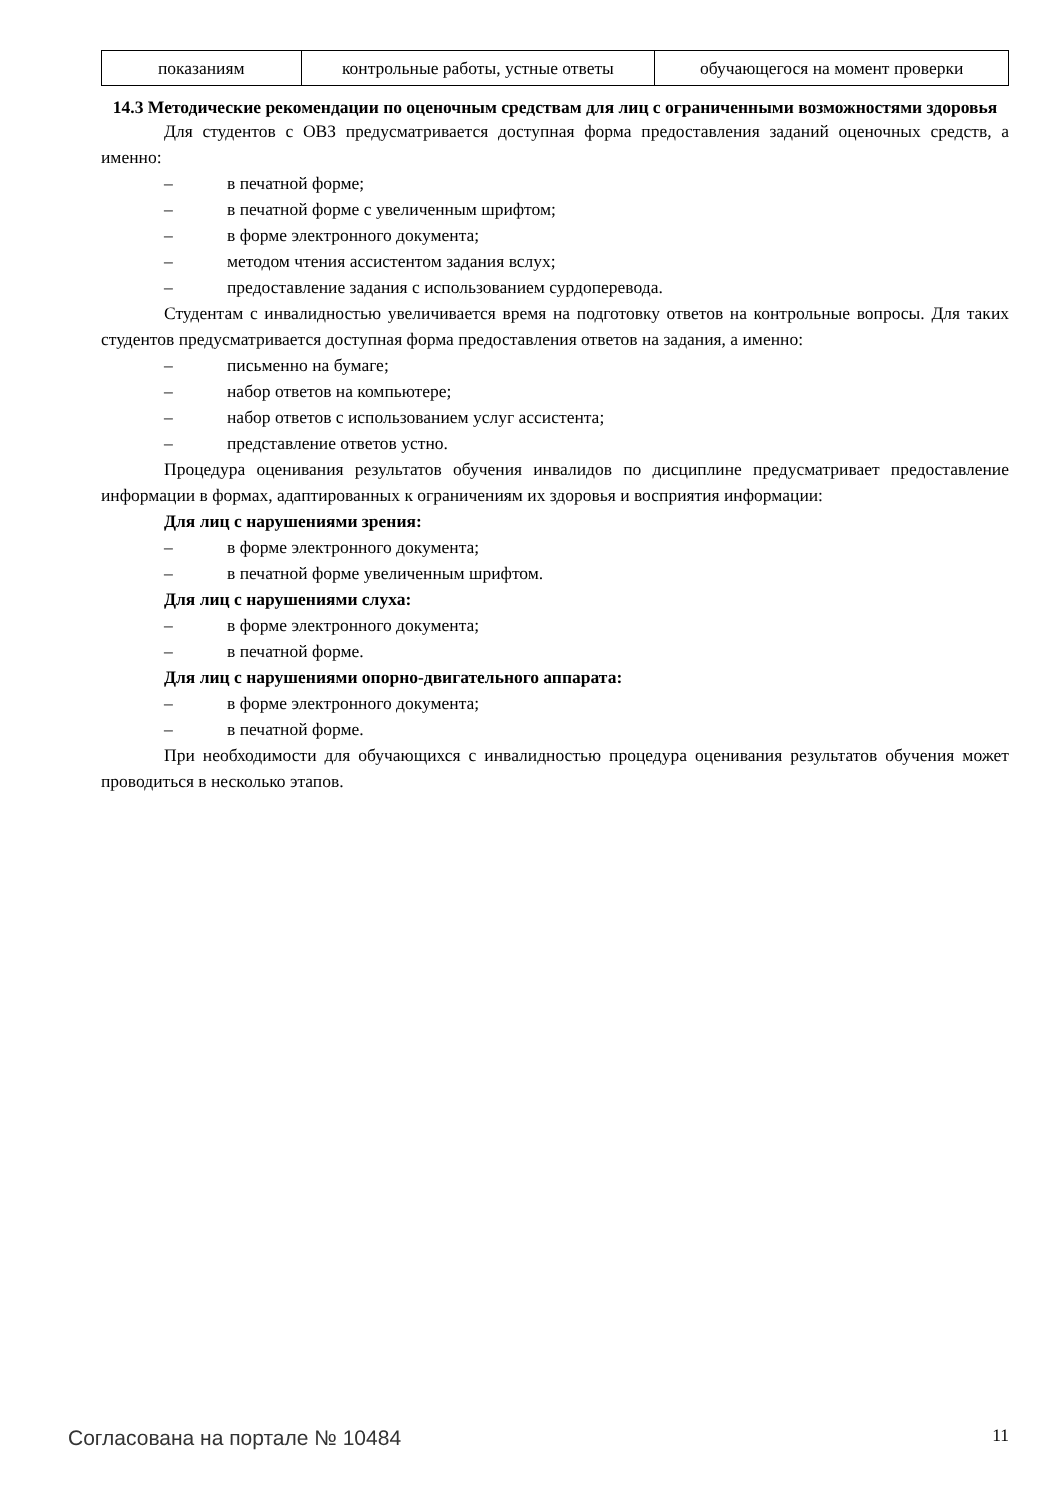| показаниям | контрольные работы, устные ответы | обучающегося на момент проверки |
14.3 Методические рекомендации по оценочным средствам для лиц с ограниченными возможностями здоровья
Для студентов с ОВЗ предусматривается доступная форма предоставления заданий оценочных средств, а именно:
– в печатной форме;
– в печатной форме с увеличенным шрифтом;
– в форме электронного документа;
– методом чтения ассистентом задания вслух;
– предоставление задания с использованием сурдоперевода.
Студентам с инвалидностью увеличивается время на подготовку ответов на контрольные вопросы. Для таких студентов предусматривается доступная форма предоставления ответов на задания, а именно:
– письменно на бумаге;
– набор ответов на компьютере;
– набор ответов с использованием услуг ассистента;
– представление ответов устно.
Процедура оценивания результатов обучения инвалидов по дисциплине предусматривает предоставление информации в формах, адаптированных к ограничениям их здоровья и восприятия информации:
Для лиц с нарушениями зрения:
– в форме электронного документа;
– в печатной форме увеличенным шрифтом.
Для лиц с нарушениями слуха:
– в форме электронного документа;
– в печатной форме.
Для лиц с нарушениями опорно-двигательного аппарата:
– в форме электронного документа;
– в печатной форме.
При необходимости для обучающихся с инвалидностью процедура оценивания результатов обучения может проводиться в несколько этапов.
Согласована на портале № 10484 11